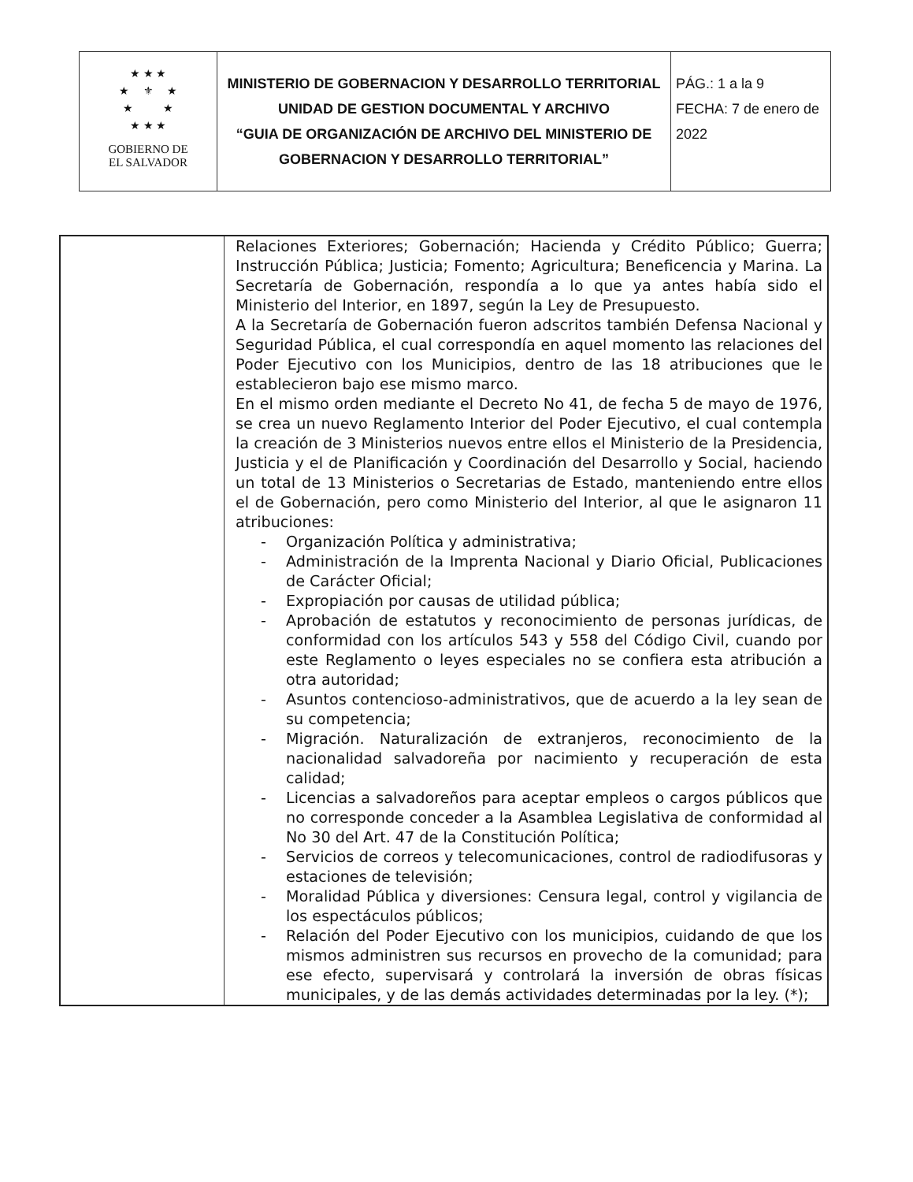| ★ ★ ★ ★ ⚜ ★ ★ ★ ★ ★ ★ GOBIERNO DE EL SALVADOR | MINISTERIO DE GOBERNACION Y DESARROLLO TERRITORIAL UNIDAD DE GESTION DOCUMENTAL Y ARCHIVO “GUIA DE ORGANIZACIÓN DE ARCHIVO DEL MINISTERIO DE GOBERNACION Y DESARROLLO TERRITORIAL” | PÁG.: 1 a la 9 FECHA: 7 de enero de 2022 |
| | Relaciones Exteriores; Gobernación; Hacienda y Crédito Público; Guerra; Instrucción Pública; Justicia; Fomento; Agricultura; Beneficencia y Marina. La Secretaría de Gobernación, respondía a lo que ya antes había sido el Ministerio del Interior, en 1897, según la Ley de Presupuesto. A la Secretaría de Gobernación fueron adscritos también Defensa Nacional y Seguridad Pública, el cual correspondía en aquel momento las relaciones del Poder Ejecutivo con los Municipios, dentro de las 18 atribuciones que le establecieron bajo ese mismo marco. En el mismo orden mediante el Decreto No 41, de fecha 5 de mayo de 1976, se crea un nuevo Reglamento Interior del Poder Ejecutivo, el cual contempla la creación de 3 Ministerios nuevos entre ellos el Ministerio de la Presidencia, Justicia y el de Planificación y Coordinación del Desarrollo y Social, haciendo un total de 13 Ministerios o Secretarias de Estado, manteniendo entre ellos el de Gobernación, pero como Ministerio del Interior, al que le asignaron 11 atribuciones: - Organización Política y administrativa; - Administración de la Imprenta Nacional y Diario Oficial, Publicaciones de Carácter Oficial; - Expropiación por causas de utilidad pública; - Aprobación de estatutos y reconocimiento de personas jurídicas, de conformidad con los artículos 543 y 558 del Código Civil, cuando por este Reglamento o leyes especiales no se confiera esta atribución a otra autoridad; - Asuntos contencioso-administrativos, que de acuerdo a la ley sean de su competencia; - Migración. Naturalización de extranjeros, reconocimiento de la nacionalidad salvadoreña por nacimiento y recuperación de esta calidad; - Licencias a salvadoreños para aceptar empleos o cargos públicos que no corresponde conceder a la Asamblea Legislativa de conformidad al No 30 del Art. 47 de la Constitución Política; - Servicios de correos y telecomunicaciones, control de radiodifusoras y estaciones de televisión; - Moralidad Pública y diversiones: Censura legal, control y vigilancia de los espectáculos públicos; - Relación del Poder Ejecutivo con los municipios, cuidando de que los mismos administren sus recursos en provecho de la comunidad; para ese efecto, supervisará y controlará la inversión de obras físicas municipales, y de las demás actividades determinadas por la ley. (*); |